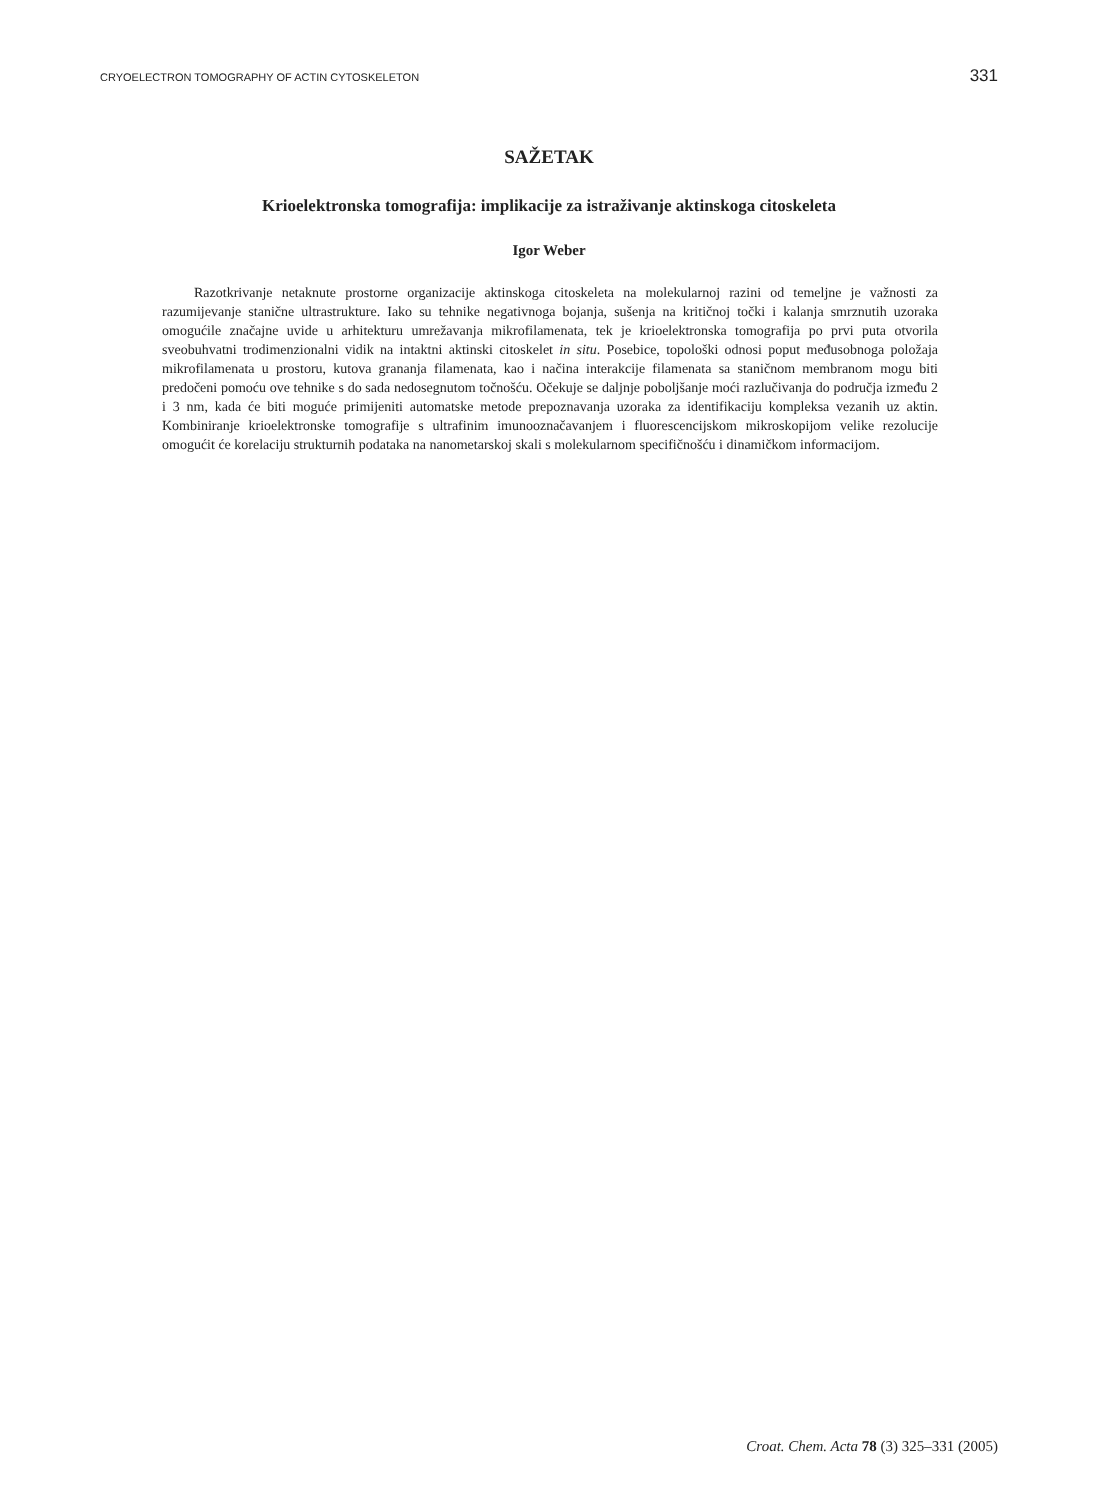CRYOELECTRON TOMOGRAPHY OF ACTIN CYTOSKELETON 331
SAŽETAK
Krioelektronska tomografija: implikacije za istraživanje aktinskoga citoskeleta
Igor Weber
Razotkrivanje netaknute prostorne organizacije aktinskoga citoskeleta na molekularnoj razini od temeljne je važnosti za razumijevanje stanične ultrastrukture. Iako su tehnike negativnoga bojanja, sušenja na kritičnoj točki i kalanja smrznutih uzoraka omogućile značajne uvide u arhitekturu umrežavanja mikrofilamenata, tek je krioelektronska tomografija po prvi puta otvorila sveobuhvatni trodimenzionalni vidik na intaktni aktinski citoskelet in situ. Posebice, topološki odnosi poput međusobnoga položaja mikrofilamenata u prostoru, kutova grananja filamenata, kao i načina interakcije filamenata sa staničnom membranom mogu biti predočeni pomoću ove tehnike s do sada nedosegnutom točnošću. Očekuje se daljnje poboljšanje moći razlučivanja do područja između 2 i 3 nm, kada će biti moguće primijeniti automatske metode prepoznavanja uzoraka za identifikaciju kompleksa vezanih uz aktin. Kombiniranje krioelektronske tomografije s ultrafinim imunooznačavanjem i fluorescencijskom mikroskopijom velike rezolucije omogućit će korelaciju strukturnih podataka na nanometarskoj skali s molekularnom specifičnošću i dinamičkom informacijom.
Croat. Chem. Acta 78 (3) 325–331 (2005)